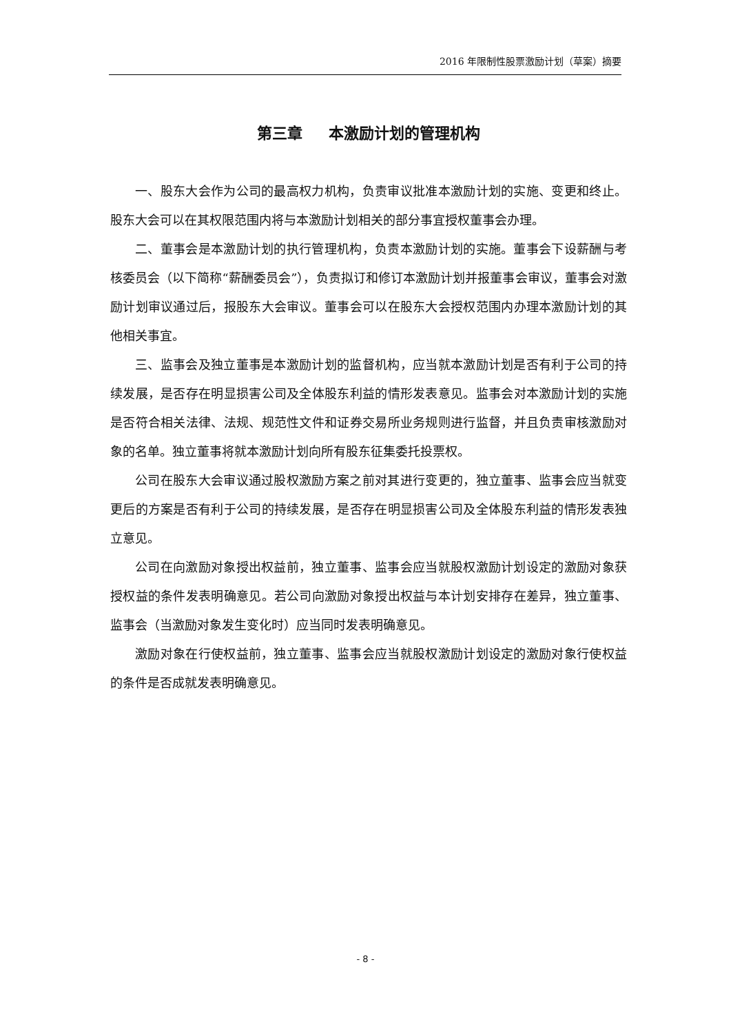2016 年限制性股票激励计划（草案）摘要
第三章 本激励计划的管理机构
一、股东大会作为公司的最高权力机构，负责审议批准本激励计划的实施、变更和终止。股东大会可以在其权限范围内将与本激励计划相关的部分事宜授权董事会办理。
二、董事会是本激励计划的执行管理机构，负责本激励计划的实施。董事会下设薪酬与考核委员会（以下简称“薪酬委员会”），负责拟订和修订本激励计划并报董事会审议，董事会对激励计划审议通过后，报股东大会审议。董事会可以在股东大会授权范围内办理本激励计划的其他相关事宜。
三、监事会及独立董事是本激励计划的监督机构，应当就本激励计划是否有利于公司的持续发展，是否存在明显损害公司及全体股东利益的情形发表意见。监事会对本激励计划的实施是否符合相关法律、法规、规范性文件和证券交易所业务规则进行监督，并且负责审核激励对象的名单。独立董事将就本激励计划向所有股东征集委托投票权。
公司在股东大会审议通过股权激励方案之前对其进行变更的，独立董事、监事会应当就变更后的方案是否有利于公司的持续发展，是否存在明显损害公司及全体股东利益的情形发表独立意见。
公司在向激励对象授出权益前，独立董事、监事会应当就股权激励计划设定的激励对象获授权益的条件发表明确意见。若公司向激励对象授出权益与本计划安排存在差异，独立董事、监事会（当激励对象发生变化时）应当同时发表明确意见。
激励对象在行使权益前，独立董事、监事会应当就股权激励计划设定的激励对象行使权益的条件是否成就发表明确意见。
- 8 -